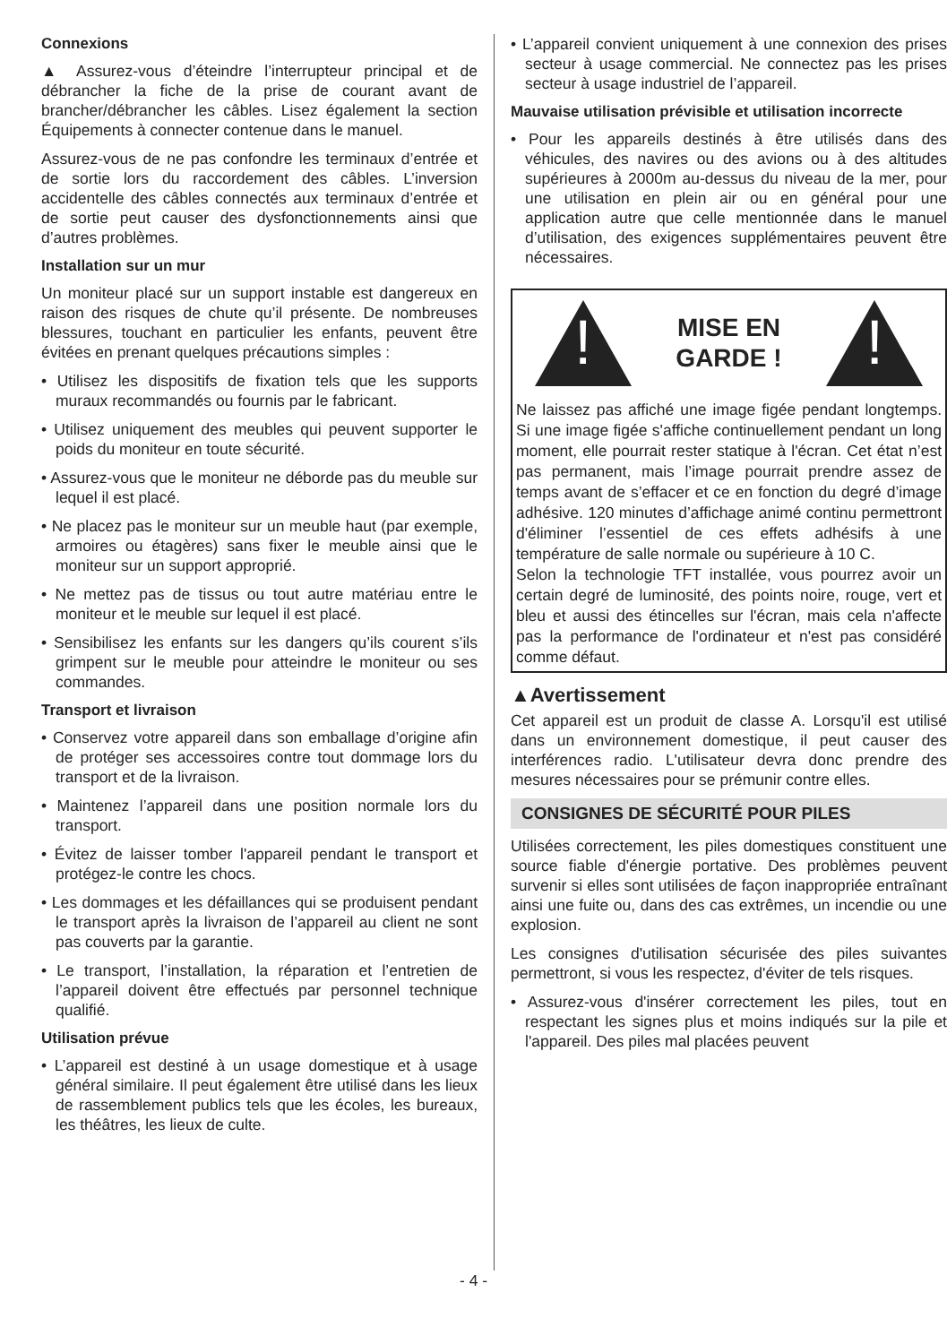Connexions
▲ Assurez-vous d’éteindre l’interrupteur principal et de débrancher la fiche de la prise de courant avant de brancher/débrancher les câbles. Lisez également la section Équipements à connecter contenue dans le manuel.
Assurez-vous de ne pas confondre les terminaux d’entrée et de sortie lors du raccordement des câbles. L’inversion accidentelle des câbles connectés aux terminaux d’entrée et de sortie peut causer des dysfonctionnements ainsi que d’autres problèmes.
Installation sur un mur
Un moniteur placé sur un support instable est dangereux en raison des risques de chute qu’il présente. De nombreuses blessures, touchant en particulier les enfants, peuvent être évitées en prenant quelques précautions simples :
• Utilisez les dispositifs de fixation tels que les supports muraux recommandés ou fournis par le fabricant.
• Utilisez uniquement des meubles qui peuvent supporter le poids du moniteur en toute sécurité.
• Assurez-vous que le moniteur ne déborde pas du meuble sur lequel il est placé.
• Ne placez pas le moniteur sur un meuble haut (par exemple, armoires ou étagères) sans fixer le meuble ainsi que le moniteur sur un support approprié.
• Ne mettez pas de tissus ou tout autre matériau entre le moniteur et le meuble sur lequel il est placé.
• Sensibilisez les enfants sur les dangers qu’ils courent s’ils grimpent sur le meuble pour atteindre le moniteur ou ses commandes.
Transport et livraison
• Conservez votre appareil dans son emballage d’origine afin de protéger ses accessoires contre tout dommage lors du transport et de la livraison.
• Maintenez l’appareil dans une position normale lors du transport.
• Évitez de laisser tomber l'appareil pendant le transport et protégez-le contre les chocs.
• Les dommages et les défaillances qui se produisent pendant le transport après la livraison de l’appareil au client ne sont pas couverts par la garantie.
• Le transport, l’installation, la réparation et l’entretien de l’appareil doivent être effectués par personnel technique qualifié.
Utilisation prévue
• L’appareil est destiné à un usage domestique et à usage général similaire. Il peut également être utilisé dans les lieux de rassemblement publics tels que les écoles, les bureaux, les théâtres, les lieux de culte.
• L’appareil convient uniquement à une connexion des prises secteur à usage commercial. Ne connectez pas les prises secteur à usage industriel de l’appareil.
Mauvaise utilisation prévisible et utilisation incorrecte
• Pour les appareils destinés à être utilisés dans des véhicules, des navires ou des avions ou à des altitudes supérieures à 2000m au-dessus du niveau de la mer, pour une utilisation en plein air ou en général pour une application autre que celle mentionnée dans le manuel d’utilisation, des exigences supplémentaires peuvent être nécessaires.
!
MISE EN
GARDE !
!
Ne laissez pas affiché une image figée pendant longtemps. Si une image figée s'affiche continuellement pendant un long moment, elle pourrait rester statique à l'écran. Cet état n’est pas permanent, mais l’image pourrait prendre assez de temps avant de s’effacer et ce en fonction du degré d’image adhésive. 120 minutes d’affichage animé continu permettront d'éliminer l’essentiel de ces effets adhésifs à une température de salle normale ou supérieure à 10 C.
Selon la technologie TFT installée, vous pourrez avoir un certain degré de luminosité, des points noire, rouge, vert et bleu et aussi des étincelles sur l'écran, mais cela n'affecte pas la performance de l'ordinateur et n'est pas considéré comme défaut.
▲Avertissement
Cet appareil est un produit de classe A. Lorsqu'il est utilisé dans un environnement domestique, il peut causer des interférences radio. L'utilisateur devra donc prendre des mesures nécessaires pour se prémunir contre elles.
CONSIGNES DE SÉCURITÉ POUR PILES
Utilisées correctement, les piles domestiques constituent une source fiable d'énergie portative. Des problèmes peuvent survenir si elles sont utilisées de façon inappropriée entraînant ainsi une fuite ou, dans des cas extrêmes, un incendie ou une explosion.
Les consignes d'utilisation sécurisée des piles suivantes permettront, si vous les respectez, d'éviter de tels risques.
• Assurez-vous d'insérer correctement les piles, tout en respectant les signes plus et moins indiqués sur la pile et l'appareil. Des piles mal placées peuvent
- 4 -